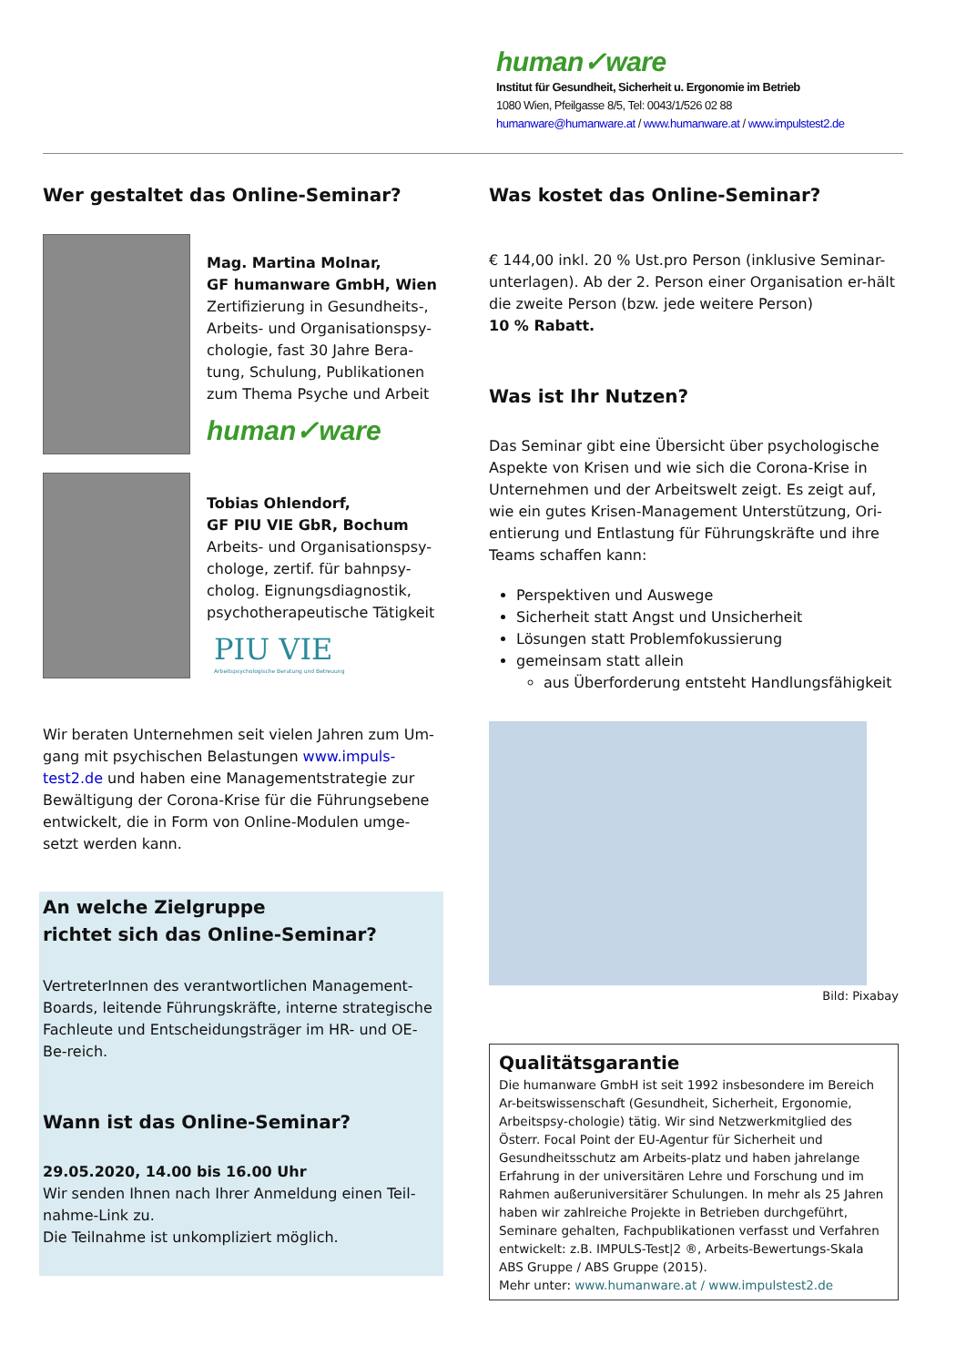human✓ware
Institut für Gesundheit, Sicherheit u. Ergonomie im Betrieb
1080 Wien, Pfeilgasse 8/5, Tel: 0043/1/526 02 88
humanware@humanware.at / www.humanware.at / www.impulstest2.de
Wer gestaltet das Online-Seminar?
Mag. Martina Molnar,
GF humanware GmbH, Wien
Zertifizierung in Gesundheits-, Arbeits- und Organisationspsy-chologie, fast 30 Jahre Bera-tung, Schulung, Publikationen zum Thema Psyche und Arbeit
human✓ware
Tobias Ohlendorf,
GF PIU VIE GbR, Bochum
Arbeits- und Organisationspsy-chologe, zertif. für bahnpsy-cholog. Eignungsdiagnostik, psychotherapeutische Tätigkeit
PIU VIE
Arbeitspsychologische Beratung und Betreuung
Wir beraten Unternehmen seit vielen Jahren zum Um-gang mit psychischen Belastungen www.impuls-test2.de und haben eine Managementstrategie zur Bewältigung der Corona-Krise für die Führungsebene entwickelt, die in Form von Online-Modulen umge-setzt werden kann.
An welche Zielgruppe
richtet sich das Online-Seminar?
VertreterInnen des verantwortlichen Management-Boards, leitende Führungskräfte, interne strategische Fachleute und Entscheidungsträger im HR- und OE-Be-reich.
Wann ist das Online-Seminar?
29.05.2020, 14.00 bis 16.00 Uhr
Wir senden Ihnen nach Ihrer Anmeldung einen Teil-nahme-Link zu.
Die Teilnahme ist unkompliziert möglich.
Was kostet das Online-Seminar?
€ 144,00 inkl. 20 % Ust.pro Person (inklusive Seminar-unterlagen). Ab der 2. Person einer Organisation er-hält die zweite Person (bzw. jede weitere Person)
10 % Rabatt.
Was ist Ihr Nutzen?
Das Seminar gibt eine Übersicht über psychologische Aspekte von Krisen und wie sich die Corona-Krise in Unternehmen und der Arbeitswelt zeigt. Es zeigt auf, wie ein gutes Krisen-Management Unterstützung, Ori-entierung und Entlastung für Führungskräfte und ihre Teams schaffen kann:
Perspektiven und Auswege
Sicherheit statt Angst und Unsicherheit
Lösungen statt Problemfokussierung
gemeinsam statt allein
aus Überforderung entsteht Handlungsfähigkeit
Bild: Pixabay
Qualitätsgarantie
Die humanware GmbH ist seit 1992 insbesondere im Bereich Ar-beitswissenschaft (Gesundheit, Sicherheit, Ergonomie, Arbeitspsy-chologie) tätig. Wir sind Netzwerkmitglied des Österr. Focal Point der EU-Agentur für Sicherheit und Gesundheitsschutz am Arbeits-platz und haben jahrelange Erfahrung in der universitären Lehre und Forschung und im Rahmen außeruniversitärer Schulungen. In mehr als 25 Jahren haben wir zahlreiche Projekte in Betrieben durchgeführt, Seminare gehalten, Fachpublikationen verfasst und Verfahren entwickelt: z.B. IMPULS-Test|2 ®, Arbeits-Bewertungs-Skala ABS Gruppe / ABS Gruppe (2015).
Mehr unter: www.humanware.at / www.impulstest2.de